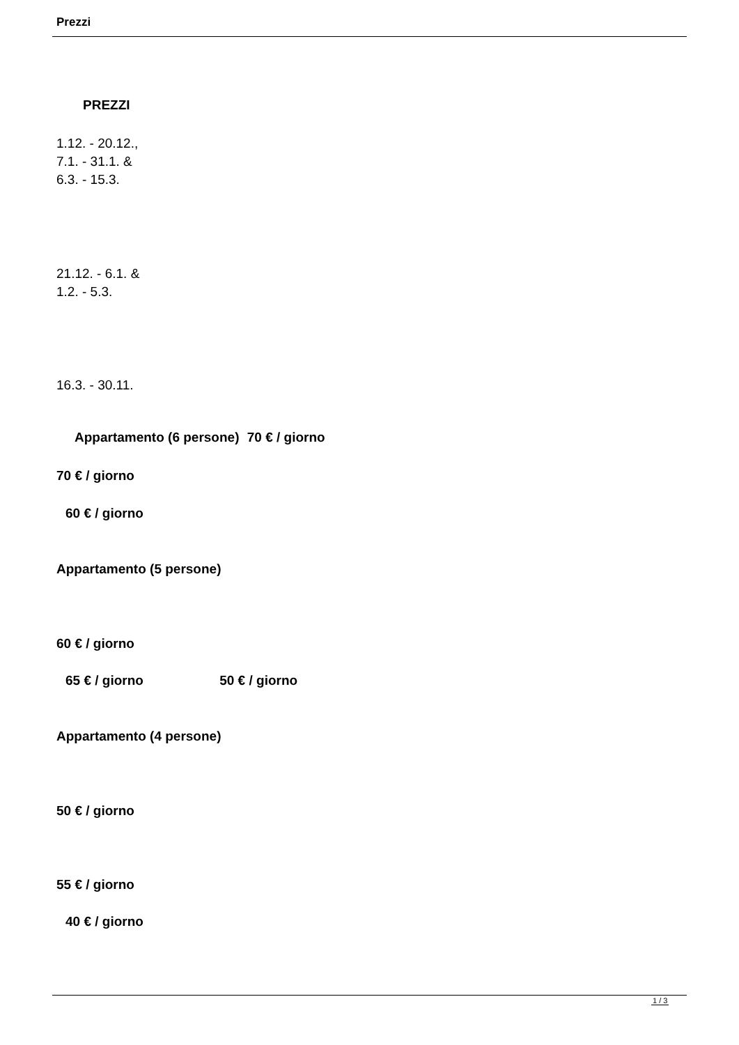Prezzi
PREZZI
1.12. - 20.12.,
7.1. - 31.1. &
6.3. - 15.3.
21.12. - 6.1. &
1.2. - 5.3.
16.3. - 30.11.
Appartamento (6 persone) 70 € / giorno
70 € / giorno
60 € / giorno
Appartamento (5 persone)
60 € / giorno
65 € / giorno 50 € / giorno
Appartamento (4 persone)
50 € / giorno
55 € / giorno
40 € / giorno
1 / 3